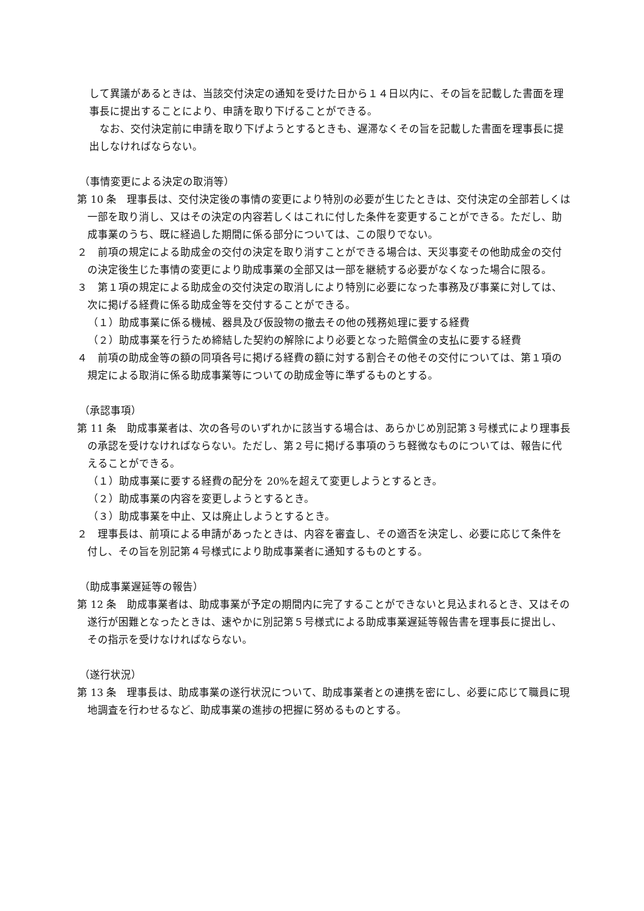して異議があるときは、当該交付決定の通知を受けた日から１４日以内に、その旨を記載した書面を理事長に提出することにより、申請を取り下げることができる。
なお、交付決定前に申請を取り下げようとするときも、遅滞なくその旨を記載した書面を理事長に提出しなければならない。
（事情変更による決定の取消等）
第 10 条　理事長は、交付決定後の事情の変更により特別の必要が生じたときは、交付決定の全部若しくは一部を取り消し、又はその決定の内容若しくはこれに付した条件を変更することができる。ただし、助成事業のうち、既に経過した期間に係る部分については、この限りでない。
２　前項の規定による助成金の交付の決定を取り消すことができる場合は、天災事変その他助成金の交付の決定後生じた事情の変更により助成事業の全部又は一部を継続する必要がなくなった場合に限る。
３　第１項の規定による助成金の交付決定の取消しにより特別に必要になった事務及び事業に対しては、次に掲げる経費に係る助成金等を交付することができる。
（１）助成事業に係る機械、器具及び仮設物の撤去その他の残務処理に要する経費
（２）助成事業を行うため締結した契約の解除により必要となった賠償金の支払に要する経費
４　前項の助成金等の額の同項各号に掲げる経費の額に対する割合その他その交付については、第１項の規定による取消に係る助成事業等についての助成金等に準ずるものとする。
（承認事項）
第 11 条　助成事業者は、次の各号のいずれかに該当する場合は、あらかじめ別記第３号様式により理事長の承認を受けなければならない。ただし、第２号に掲げる事項のうち軽微なものについては、報告に代えることができる。
（１）助成事業に要する経費の配分を 20%を超えて変更しようとするとき。
（２）助成事業の内容を変更しようとするとき。
（３）助成事業を中止、又は廃止しようとするとき。
２　理事長は、前項による申請があったときは、内容を審査し、その適否を決定し、必要に応じて条件を付し、その旨を別記第４号様式により助成事業者に通知するものとする。
（助成事業遅延等の報告）
第 12 条　助成事業者は、助成事業が予定の期間内に完了することができないと見込まれるとき、又はその遂行が困難となったときは、速やかに別記第５号様式による助成事業遅延等報告書を理事長に提出し、その指示を受けなければならない。
（遂行状況）
第 13 条　理事長は、助成事業の遂行状況について、助成事業者との連携を密にし、必要に応じて職員に現地調査を行わせるなど、助成事業の進捗の把握に努めるものとする。